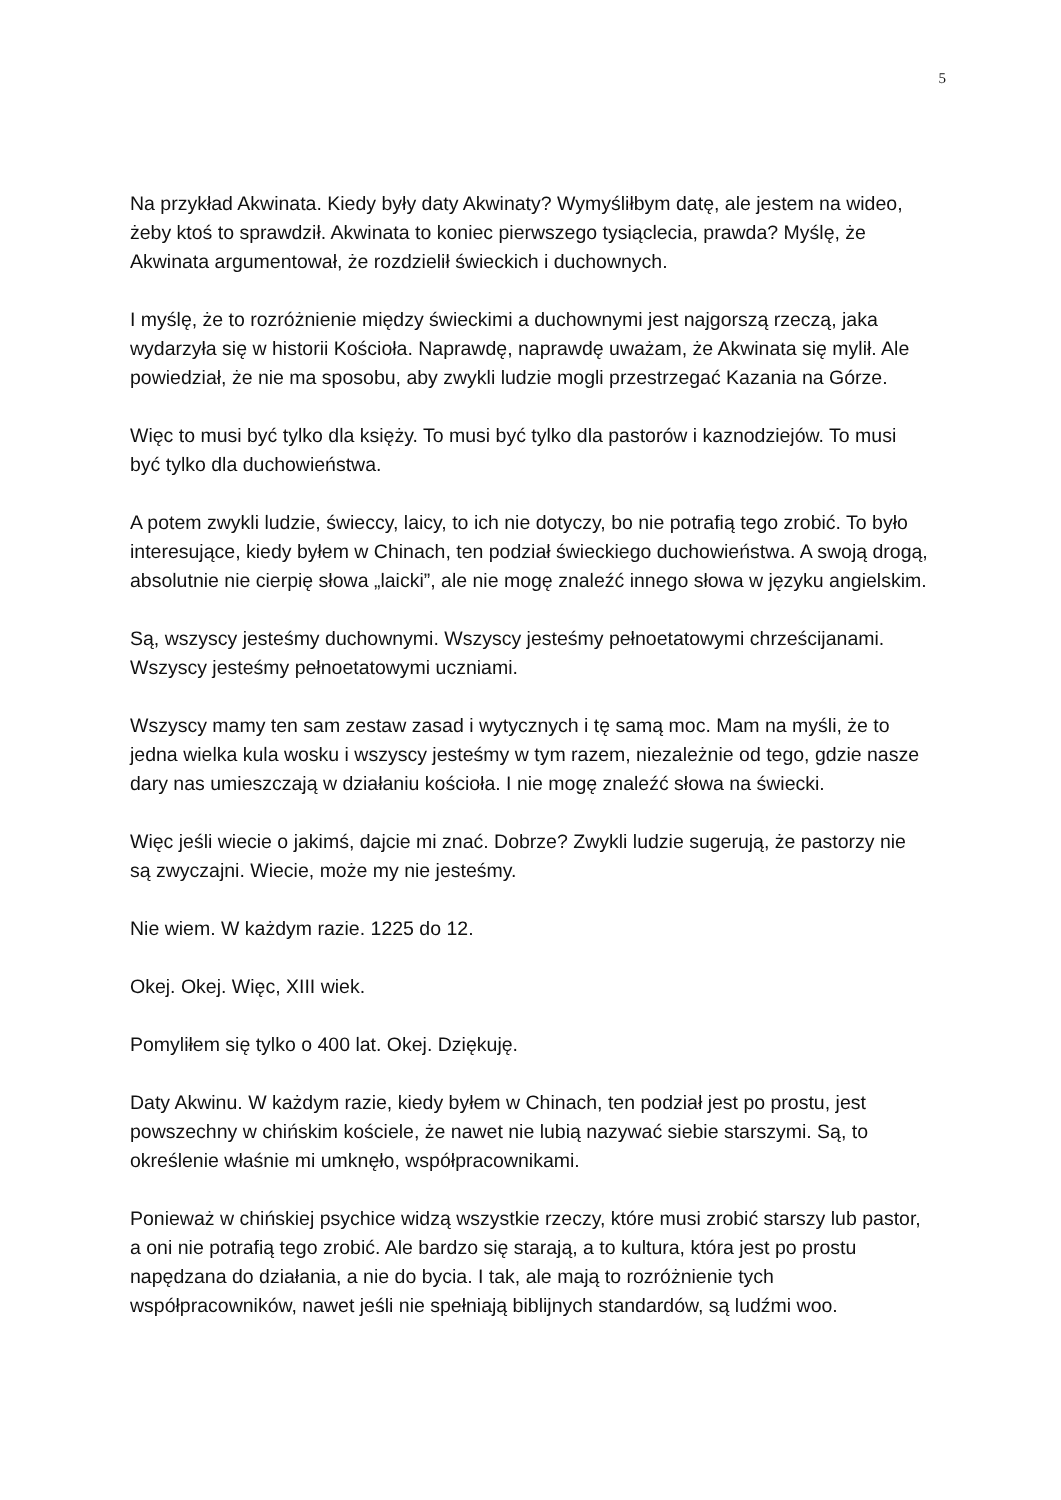5
Na przykład Akwinata. Kiedy były daty Akwinaty? Wymyśliłbym datę, ale jestem na wideo, żeby ktoś to sprawdził. Akwinata to koniec pierwszego tysiąclecia, prawda? Myślę, że Akwinata argumentował, że rozdzielił świeckich i duchownych.
I myślę, że to rozróżnienie między świeckimi a duchownymi jest najgorszą rzeczą, jaka wydarzyła się w historii Kościoła. Naprawdę, naprawdę uważam, że Akwinata się mylił. Ale powiedział, że nie ma sposobu, aby zwykli ludzie mogli przestrzegać Kazania na Górze.
Więc to musi być tylko dla księży. To musi być tylko dla pastorów i kaznodziejów. To musi być tylko dla duchowieństwa.
A potem zwykli ludzie, świeccy, laicy, to ich nie dotyczy, bo nie potrafią tego zrobić. To było interesujące, kiedy byłem w Chinach, ten podział świeckiego duchowieństwa. A swoją drogą, absolutnie nie cierpię słowa „laicki”, ale nie mogę znaleźć innego słowa w języku angielskim.
Są, wszyscy jesteśmy duchownymi. Wszyscy jesteśmy pełnoetatowymi chrześcijanami. Wszyscy jesteśmy pełnoetatowymi uczniami.
Wszyscy mamy ten sam zestaw zasad i wytycznych i tę samą moc. Mam na myśli, że to jedna wielka kula wosku i wszyscy jesteśmy w tym razem, niezależnie od tego, gdzie nasze dary nas umieszczają w działaniu kościoła. I nie mogę znaleźć słowa na świecki.
Więc jeśli wiecie o jakimś, dajcie mi znać. Dobrze? Zwykli ludzie sugerują, że pastorzy nie są zwyczajni. Wiecie, może my nie jesteśmy.
Nie wiem. W każdym razie. 1225 do 12.
Okej. Okej. Więc, XIII wiek.
Pomyliłem się tylko o 400 lat. Okej. Dziękuję.
Daty Akwinu. W każdym razie, kiedy byłem w Chinach, ten podział jest po prostu, jest powszechny w chińskim kościele, że nawet nie lubią nazywać siebie starszymi. Są, to określenie właśnie mi umknęło, współpracownikami.
Ponieważ w chińskiej psychice widzą wszystkie rzeczy, które musi zrobić starszy lub pastor, a oni nie potrafią tego zrobić. Ale bardzo się starają, a to kultura, która jest po prostu napędzana do działania, a nie do bycia. I tak, ale mają to rozróżnienie tych współpracowników, nawet jeśli nie spełniają biblijnych standardów, są ludźmi woo.